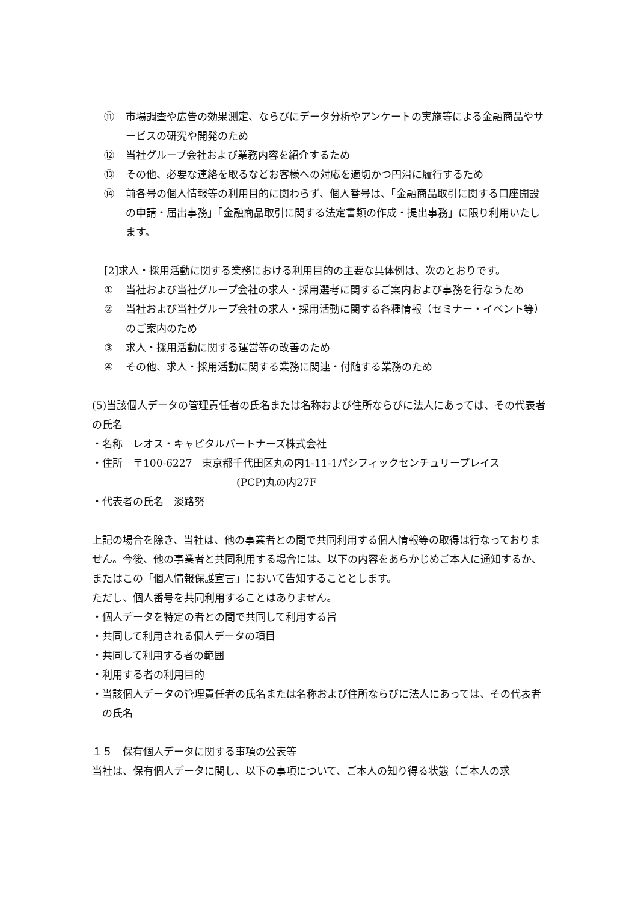⑪ 市場調査や広告の効果測定、ならびにデータ分析やアンケートの実施等による金融商品やサービスの研究や開発のため
⑫ 当社グループ会社および業務内容を紹介するため
⑬ その他、必要な連絡を取るなどお客様への対応を適切かつ円滑に履行するため
⑭ 前各号の個人情報等の利用目的に関わらず、個人番号は、「金融商品取引に関する口座開設の申請・届出事務」「金融商品取引に関する法定書類の作成・提出事務」に限り利用いたします。
[2]求人・採用活動に関する業務における利用目的の主要な具体例は、次のとおりです。
① 当社および当社グループ会社の求人・採用選考に関するご案内および事務を行なうため
② 当社および当社グループ会社の求人・採用活動に関する各種情報（セミナー・イベント等）のご案内のため
③ 求人・採用活動に関する運営等の改善のため
④ その他、求人・採用活動に関する業務に関連・付随する業務のため
(5)当該個人データの管理責任者の氏名または名称および住所ならびに法人にあっては、その代表者の氏名
・名称　レオス・キャピタルパートナーズ株式会社
・住所　〒100-6227　東京都千代田区丸の内1-11-1パシフィックセンチュリープレイス
(PCP)丸の内27F
・代表者の氏名　淡路努
上記の場合を除き、当社は、他の事業者との間で共同利用する個人情報等の取得は行なっておりません。今後、他の事業者と共同利用する場合には、以下の内容をあらかじめご本人に通知するか、またはこの「個人情報保護宣言」において告知することとします。
ただし、個人番号を共同利用することはありません。
・個人データを特定の者との間で共同して利用する旨
・共同して利用される個人データの項目
・共同して利用する者の範囲
・利用する者の利用目的
・当該個人データの管理責任者の氏名または名称および住所ならびに法人にあっては、その代表者の氏名
１５　保有個人データに関する事項の公表等
当社は、保有個人データに関し、以下の事項について、ご本人の知り得る状態（ご本人の求